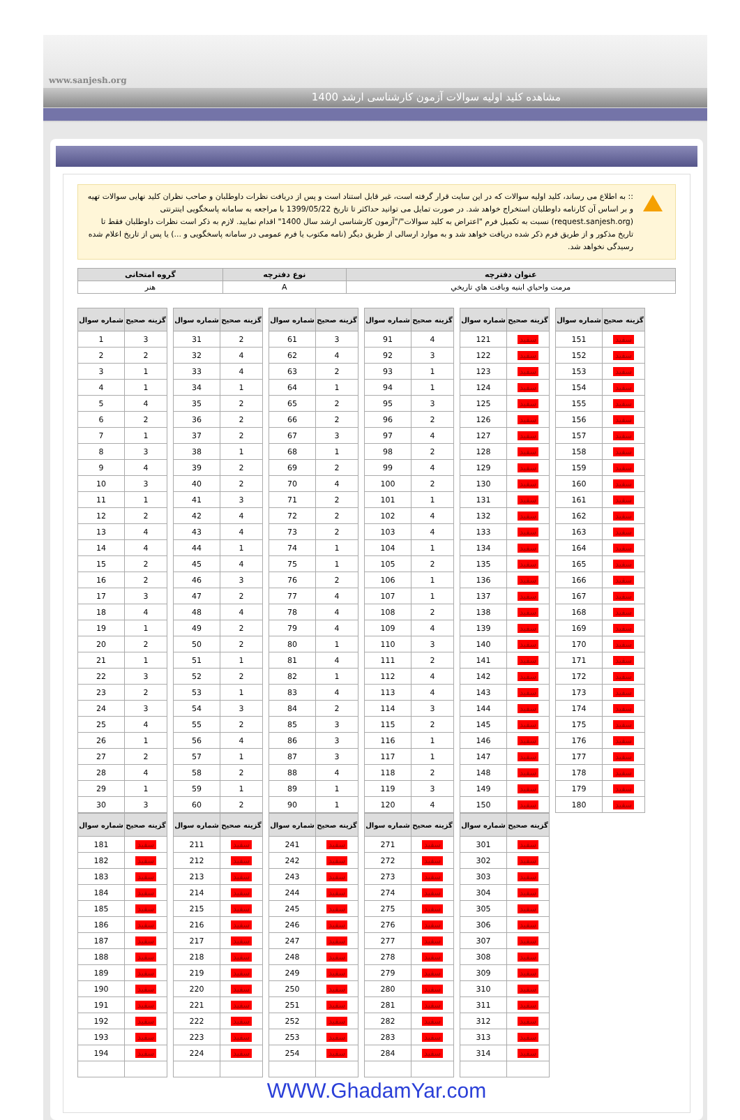www.sanjesh.org
مشاهده کلید اولیه سوالات آزمون کارشناسی ارشد 1400
:: به اطلاع می رساند، کلید اولیه سوالات که در این سایت قرار گرفته است، غیر قابل استناد است و پس از دریافت نظرات داوطلبان و صاحب نظران کلید نهایی سوالات تهیه و بر اساس آن کارنامه داوطلبان استخراج خواهد شد. در صورت تمایل می توانید حداکثر تا تاریخ 1399/05/22 با مراجعه به سامانه پاسخگویی اینترنتی (request.sanjesh.org) نسبت به تکمیل فرم "اعتراض به کلید سوالات"/"آزمون کارشناسی ارشد سال 1400" اقدام نمایید. لازم به ذکر است نظرات داوطلبان فقط تا تاریخ مذکور و از طریق فرم ذکر شده دریافت خواهد شد و به موارد ارسالی از طریق دیگر (نامه مکتوب یا فرم عمومی در سامانه پاسخگویی و ...) یا پس از تاریخ اعلام شده رسیدگی نخواهد شد.
| عنوان دفترچه | نوع دفترچه | گروه امتحانی |
| --- | --- | --- |
| مرمت واحياي ابنيه وبافت هاي تاريخي | A | هنر |
| شماره سوال | گزینه صحیح |
| --- | --- |
| 1 | 3 |
| 2 | 2 |
| 3 | 1 |
| 4 | 1 |
| 5 | 4 |
| 6 | 2 |
| 7 | 1 |
| 8 | 3 |
| 9 | 4 |
| 10 | 3 |
| 11 | 1 |
| 12 | 2 |
| 13 | 4 |
| 14 | 4 |
| 15 | 2 |
| 16 | 2 |
| 17 | 3 |
| 18 | 4 |
| 19 | 1 |
| 20 | 2 |
| 21 | 1 |
| 22 | 3 |
| 23 | 2 |
| 24 | 3 |
| 25 | 4 |
| 26 | 1 |
| 27 | 2 |
| 28 | 4 |
| 29 | 1 |
| 30 | 3 |
| شماره سوال | گزینه صحیح |
| --- | --- |
| 31 | 2 |
| 32 | 4 |
| 33 | 4 |
| 34 | 1 |
| 35 | 2 |
| 36 | 2 |
| 37 | 2 |
| 38 | 1 |
| 39 | 2 |
| 40 | 2 |
| 41 | 3 |
| 42 | 4 |
| 43 | 4 |
| 44 | 1 |
| 45 | 4 |
| 46 | 3 |
| 47 | 2 |
| 48 | 4 |
| 49 | 2 |
| 50 | 2 |
| 51 | 1 |
| 52 | 2 |
| 53 | 1 |
| 54 | 3 |
| 55 | 2 |
| 56 | 4 |
| 57 | 1 |
| 58 | 2 |
| 59 | 1 |
| 60 | 2 |
| شماره سوال | گزینه صحیح |
| --- | --- |
| 61 | 3 |
| 62 | 4 |
| 63 | 2 |
| 64 | 1 |
| 65 | 2 |
| 66 | 2 |
| 67 | 3 |
| 68 | 1 |
| 69 | 2 |
| 70 | 4 |
| 71 | 2 |
| 72 | 2 |
| 73 | 2 |
| 74 | 1 |
| 75 | 1 |
| 76 | 2 |
| 77 | 4 |
| 78 | 4 |
| 79 | 4 |
| 80 | 1 |
| 81 | 4 |
| 82 | 1 |
| 83 | 4 |
| 84 | 2 |
| 85 | 3 |
| 86 | 3 |
| 87 | 3 |
| 88 | 4 |
| 89 | 1 |
| 90 | 1 |
| شماره سوال | گزینه صحیح |
| --- | --- |
| 91 | 4 |
| 92 | 3 |
| 93 | 1 |
| 94 | 1 |
| 95 | 3 |
| 96 | 2 |
| 97 | 4 |
| 98 | 2 |
| 99 | 4 |
| 100 | 2 |
| 101 | 1 |
| 102 | 4 |
| 103 | 4 |
| 104 | 1 |
| 105 | 2 |
| 106 | 1 |
| 107 | 1 |
| 108 | 2 |
| 109 | 4 |
| 110 | 3 |
| 111 | 2 |
| 112 | 4 |
| 113 | 4 |
| 114 | 3 |
| 115 | 2 |
| 116 | 1 |
| 117 | 1 |
| 118 | 2 |
| 119 | 3 |
| 120 | 4 |
| شماره سوال | گزینه صحیح |
| --- | --- |
| 121 | سفید |
| 122 | سفید |
| 123 | سفید |
| 124 | سفید |
| 125 | سفید |
| 126 | سفید |
| 127 | سفید |
| 128 | سفید |
| 129 | سفید |
| 130 | سفید |
| 131 | سفید |
| 132 | سفید |
| 133 | سفید |
| 134 | سفید |
| 135 | سفید |
| 136 | سفید |
| 137 | سفید |
| 138 | سفید |
| 139 | سفید |
| 140 | سفید |
| 141 | سفید |
| 142 | سفید |
| 143 | سفید |
| 144 | سفید |
| 145 | سفید |
| 146 | سفید |
| 147 | سفید |
| 148 | سفید |
| 149 | سفید |
| 150 | سفید |
| شماره سوال | گزینه صحیح |
| --- | --- |
| 151 | سفید |
| 152 | سفید |
| 153 | سفید |
| 154 | سفید |
| 155 | سفید |
| 156 | سفید |
| 157 | سفید |
| 158 | سفید |
| 159 | سفید |
| 160 | سفید |
| 161 | سفید |
| 162 | سفید |
| 163 | سفید |
| 164 | سفید |
| 165 | سفید |
| 166 | سفید |
| 167 | سفید |
| 168 | سفید |
| 169 | سفید |
| 170 | سفید |
| 171 | سفید |
| 172 | سفید |
| 173 | سفید |
| 174 | سفید |
| 175 | سفید |
| 176 | سفید |
| 177 | سفید |
| 178 | سفید |
| 179 | سفید |
| 180 | سفید |
| شماره سوال | گزینه صحیح |
| --- | --- |
| 181 | سفید |
| 182 | سفید |
| 183 | سفید |
| 184 | سفید |
| 185 | سفید |
| 186 | سفید |
| 187 | سفید |
| 188 | سفید |
| 189 | سفید |
| 190 | سفید |
| 191 | سفید |
| 192 | سفید |
| 193 | سفید |
| 194 | سفید |
| شماره سوال | گزینه صحیح |
| --- | --- |
| 211 | سفید |
| 212 | سفید |
| 213 | سفید |
| 214 | سفید |
| 215 | سفید |
| 216 | سفید |
| 217 | سفید |
| 218 | سفید |
| 219 | سفید |
| 220 | سفید |
| 221 | سفید |
| 222 | سفید |
| 223 | سفید |
| 224 | سفید |
| شماره سوال | گزینه صحیح |
| --- | --- |
| 241 | سفید |
| 242 | سفید |
| 243 | سفید |
| 244 | سفید |
| 245 | سفید |
| 246 | سفید |
| 247 | سفید |
| 248 | سفید |
| 249 | سفید |
| 250 | سفید |
| 251 | سفید |
| 252 | سفید |
| 253 | سفید |
| 254 | سفید |
| شماره سوال | گزینه صحیح |
| --- | --- |
| 271 | سفید |
| 272 | سفید |
| 273 | سفید |
| 274 | سفید |
| 275 | سفید |
| 276 | سفید |
| 277 | سفید |
| 278 | سفید |
| 279 | سفید |
| 280 | سفید |
| 281 | سفید |
| 282 | سفید |
| 283 | سفید |
| 284 | سفید |
| شماره سوال | گزینه صحیح |
| --- | --- |
| 301 | سفید |
| 302 | سفید |
| 303 | سفید |
| 304 | سفید |
| 305 | سفید |
| 306 | سفید |
| 307 | سفید |
| 308 | سفید |
| 309 | سفید |
| 310 | سفید |
| 311 | سفید |
| 312 | سفید |
| 313 | سفید |
| 314 | سفید |
WWW.GhadamYar.com